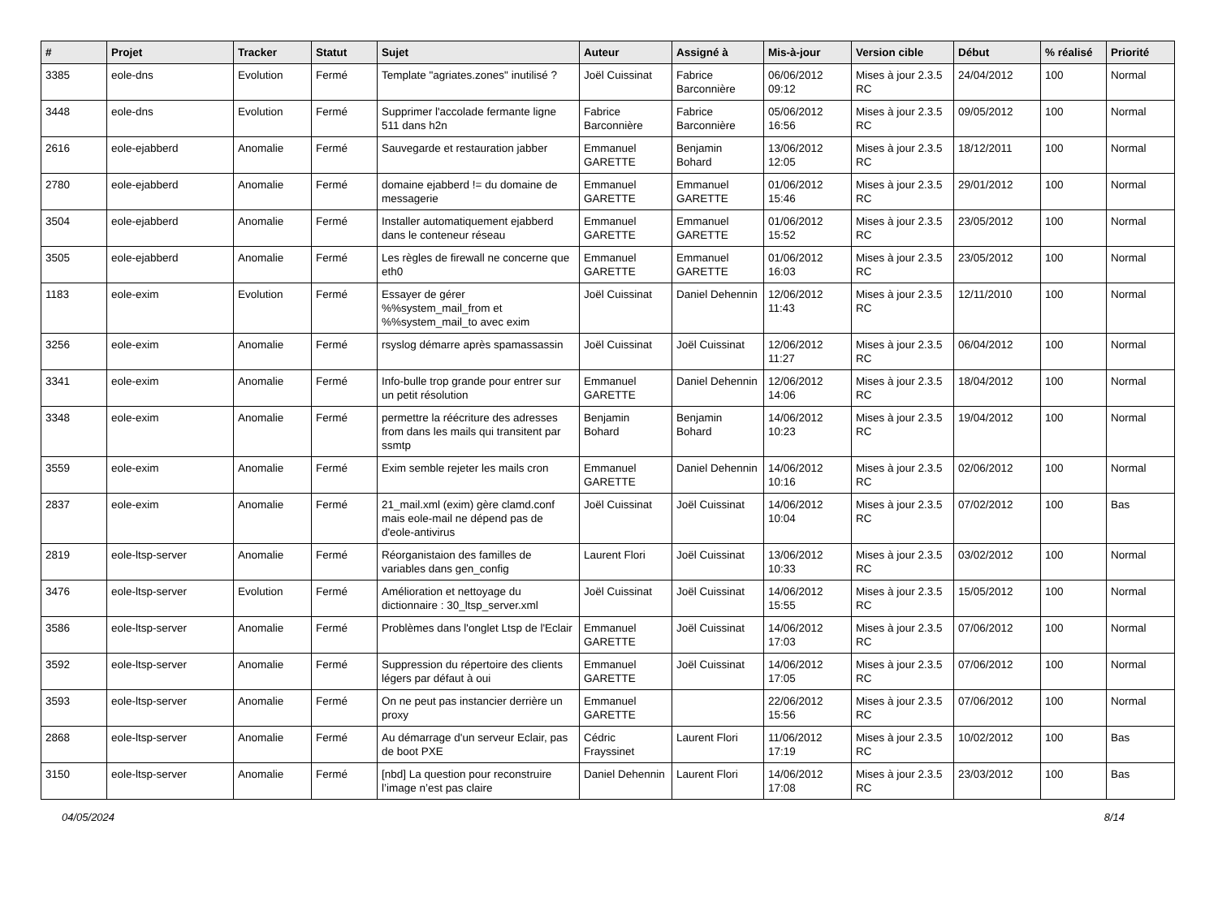| # | Projet | Tracker | Statut | Sujet | Auteur | Assigné à | Mis-à-jour | Version cible | Début | % réalisé | Priorité |
| --- | --- | --- | --- | --- | --- | --- | --- | --- | --- | --- | --- |
| 3385 | eole-dns | Evolution | Fermé | Template "agriates.zones" inutilisé ? | Joël Cuissinat | Fabrice Barconnière | 06/06/2012 09:12 | Mises à jour 2.3.5 RC | 24/04/2012 | 100 | Normal |
| 3448 | eole-dns | Evolution | Fermé | Supprimer l'accolade fermante ligne 511 dans h2n | Fabrice Barconnière | Fabrice Barconnière | 05/06/2012 16:56 | Mises à jour 2.3.5 RC | 09/05/2012 | 100 | Normal |
| 2616 | eole-ejabberd | Anomalie | Fermé | Sauvegarde et restauration jabber | Emmanuel GARETTE | Benjamin Bohard | 13/06/2012 12:05 | Mises à jour 2.3.5 RC | 18/12/2011 | 100 | Normal |
| 2780 | eole-ejabberd | Anomalie | Fermé | domaine ejabberd != du domaine de messagerie | Emmanuel GARETTE | Emmanuel GARETTE | 01/06/2012 15:46 | Mises à jour 2.3.5 RC | 29/01/2012 | 100 | Normal |
| 3504 | eole-ejabberd | Anomalie | Fermé | Installer automatiquement ejabberd dans le conteneur réseau | Emmanuel GARETTE | Emmanuel GARETTE | 01/06/2012 15:52 | Mises à jour 2.3.5 RC | 23/05/2012 | 100 | Normal |
| 3505 | eole-ejabberd | Anomalie | Fermé | Les règles de firewall ne concerne que eth0 | Emmanuel GARETTE | Emmanuel GARETTE | 01/06/2012 16:03 | Mises à jour 2.3.5 RC | 23/05/2012 | 100 | Normal |
| 1183 | eole-exim | Evolution | Fermé | Essayer de gérer %%system_mail_from et %%system_mail_to avec exim | Joël Cuissinat | Daniel Dehennin | 12/06/2012 11:43 | Mises à jour 2.3.5 RC | 12/11/2010 | 100 | Normal |
| 3256 | eole-exim | Anomalie | Fermé | rsyslog démarre après spamassassin | Joël Cuissinat | Joël Cuissinat | 12/06/2012 11:27 | Mises à jour 2.3.5 RC | 06/04/2012 | 100 | Normal |
| 3341 | eole-exim | Anomalie | Fermé | Info-bulle trop grande pour entrer sur un petit résolution | Emmanuel GARETTE | Daniel Dehennin | 12/06/2012 14:06 | Mises à jour 2.3.5 RC | 18/04/2012 | 100 | Normal |
| 3348 | eole-exim | Anomalie | Fermé | permettre la réécriture des adresses from dans les mails qui transitent par ssmtp | Benjamin Bohard | Benjamin Bohard | 14/06/2012 10:23 | Mises à jour 2.3.5 RC | 19/04/2012 | 100 | Normal |
| 3559 | eole-exim | Anomalie | Fermé | Exim semble rejeter les mails cron | Emmanuel GARETTE | Daniel Dehennin | 14/06/2012 10:16 | Mises à jour 2.3.5 RC | 02/06/2012 | 100 | Normal |
| 2837 | eole-exim | Anomalie | Fermé | 21_mail.xml (exim) gère clamd.conf mais eole-mail ne dépend pas de d'eole-antivirus | Joël Cuissinat | Joël Cuissinat | 14/06/2012 10:04 | Mises à jour 2.3.5 RC | 07/02/2012 | 100 | Bas |
| 2819 | eole-ltsp-server | Anomalie | Fermé | Réorganistaion des familles de variables dans gen_config | Laurent Flori | Joël Cuissinat | 13/06/2012 10:33 | Mises à jour 2.3.5 RC | 03/02/2012 | 100 | Normal |
| 3476 | eole-ltsp-server | Evolution | Fermé | Amélioration et nettoyage du dictionnaire : 30_ltsp_server.xml | Joël Cuissinat | Joël Cuissinat | 14/06/2012 15:55 | Mises à jour 2.3.5 RC | 15/05/2012 | 100 | Normal |
| 3586 | eole-ltsp-server | Anomalie | Fermé | Problèmes dans l'onglet Ltsp de l'Eclair | Emmanuel GARETTE | Joël Cuissinat | 14/06/2012 17:03 | Mises à jour 2.3.5 RC | 07/06/2012 | 100 | Normal |
| 3592 | eole-ltsp-server | Anomalie | Fermé | Suppression du répertoire des clients légers par défaut à oui | Emmanuel GARETTE | Joël Cuissinat | 14/06/2012 17:05 | Mises à jour 2.3.5 RC | 07/06/2012 | 100 | Normal |
| 3593 | eole-ltsp-server | Anomalie | Fermé | On ne peut pas instancier derrière un proxy | Emmanuel GARETTE | | 22/06/2012 15:56 | Mises à jour 2.3.5 RC | 07/06/2012 | 100 | Normal |
| 2868 | eole-ltsp-server | Anomalie | Fermé | Au démarrage d'un serveur Eclair, pas de boot PXE | Cédric Frayssinet | Laurent Flori | 11/06/2012 17:19 | Mises à jour 2.3.5 RC | 10/02/2012 | 100 | Bas |
| 3150 | eole-ltsp-server | Anomalie | Fermé | [nbd] La question pour reconstruire l’image n’est pas claire | Daniel Dehennin | Laurent Flori | 14/06/2012 17:08 | Mises à jour 2.3.5 RC | 23/03/2012 | 100 | Bas |
04/05/2024 8/14